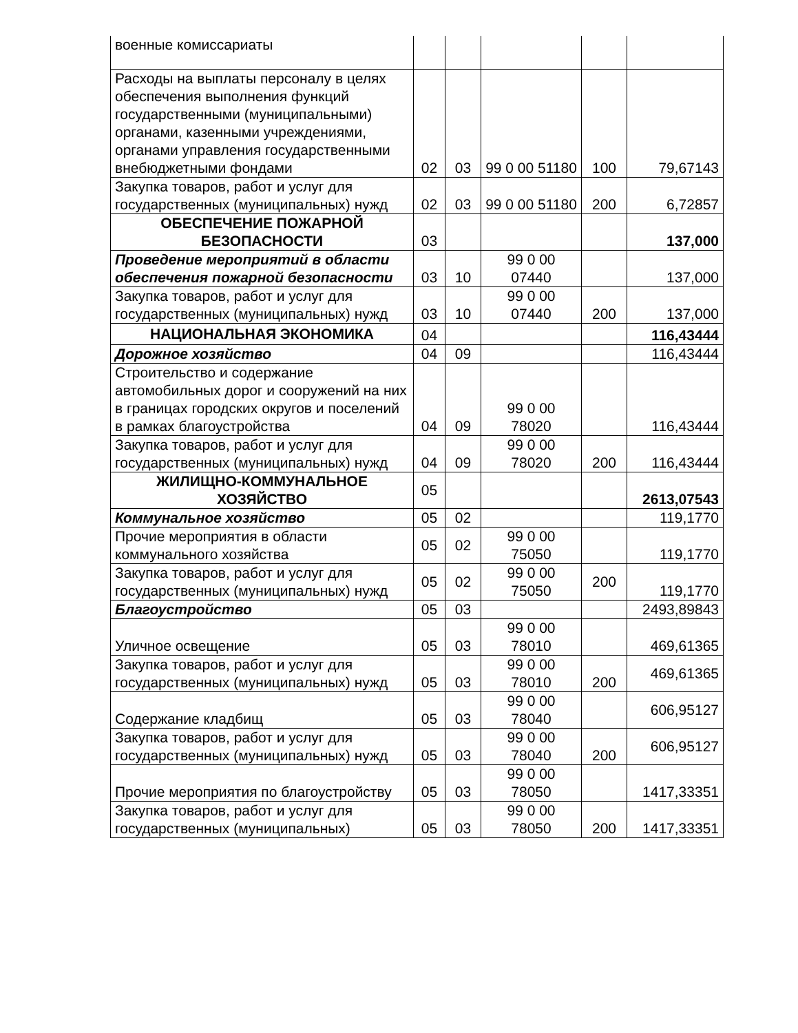| военные комиссариаты | | | | | |
| Расходы на выплаты персоналу в целях обеспечения выполнения функций государственными (муниципальными) органами, казенными учреждениями, органами управления государственными внебюджетными фондами | 02 | 03 | 99 0 00 51180 | 100 | 79,67143 |
| Закупка товаров, работ и услуг для государственных (муниципальных) нужд | 02 | 03 | 99 0 00 51180 | 200 | 6,72857 |
| ОБЕСПЕЧЕНИЕ ПОЖАРНОЙ БЕЗОПАСНОСТИ | 03 | | | | 137,000 |
| Проведение мероприятий в области обеспечения пожарной безопасности | 03 | 10 | 99 0 00 07440 | | 137,000 |
| Закупка товаров, работ и услуг для государственных (муниципальных) нужд | 03 | 10 | 99 0 00 07440 | 200 | 137,000 |
| НАЦИОНАЛЬНАЯ ЭКОНОМИКА | 04 | | | | 116,43444 |
| Дорожное хозяйство | 04 | 09 | | | 116,43444 |
| Строительство и содержание автомобильных дорог и сооружений на них в границах городских округов и поселений в рамках благоустройства | 04 | 09 | 99 0 00 78020 | | 116,43444 |
| Закупка товаров, работ и услуг для государственных (муниципальных) нужд | 04 | 09 | 99 0 00 78020 | 200 | 116,43444 |
| ЖИЛИЩНО-КОММУНАЛЬНОЕ ХОЗЯЙСТВО | 05 | | | | 2613,07543 |
| Коммунальное хозяйство | 05 | 02 | | | 119,1770 |
| Прочие мероприятия в области коммунального хозяйства | 05 | 02 | 99 0 00 75050 | | 119,1770 |
| Закупка товаров, работ и услуг для государственных (муниципальных) нужд | 05 | 02 | 99 0 00 75050 | 200 | 119,1770 |
| Благоустройство | 05 | 03 | | | 2493,89843 |
| Уличное освещение | 05 | 03 | 99 0 00 78010 | | 469,61365 |
| Закупка товаров, работ и услуг для государственных (муниципальных) нужд | 05 | 03 | 99 0 00 78010 | 200 | 469,61365 |
| Содержание кладбищ | 05 | 03 | 99 0 00 78040 | | 606,95127 |
| Закупка товаров, работ и услуг для государственных (муниципальных) нужд | 05 | 03 | 99 0 00 78040 | 200 | 606,95127 |
| Прочие мероприятия по благоустройству | 05 | 03 | 99 0 00 78050 | | 1417,33351 |
| Закупка товаров, работ и услуг для государственных (муниципальных) | 05 | 03 | 99 0 00 78050 | 200 | 1417,33351 |